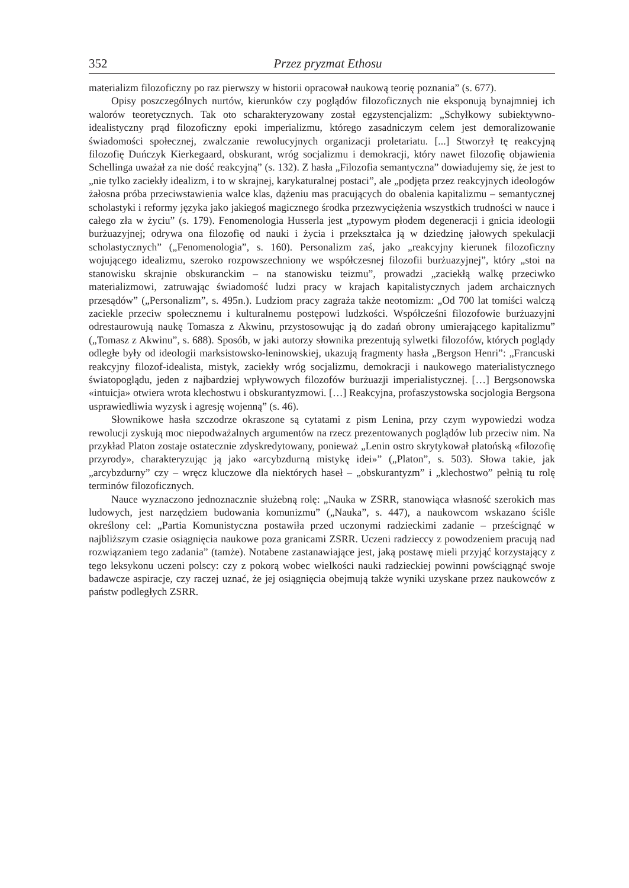352 Przez pryzmat Ethosu
materializm filozoficzny po raz pierwszy w historii opracował naukową teorię poznania” (s. 677).
Opisy poszczególnych nurtów, kierunków czy poglądów filozoficznych nie eksponu­ją bynajmniej ich walorów teoretycznych. Tak oto scharakteryzowany został egzysten­cjalizm: „Schyłkowy subiektywno-idealistyczny prąd filozoficzny epoki imperializmu, którego zasadniczym celem jest demoralizowanie świadomości społecznej, zwalczanie rewolucyjnych organizacji proletariatu. [...] Stworzył tę reakcyjną filozofię Duńczyk Kierkegaard, obskurant, wróg socjalizmu i demokracji, który nawet filozofię objawie­nia Schellinga uważał za nie dość reakcyjną” (s. 132). Z hasła „Filozofia semantyczna” dowiadujemy się, że jest to „nie tylko zaciekły idealizm, i to w skrajnej, karykaturalnej postaci”, ale „podjęta przez reakcyjnych ideologów żałosna próba przeciwstawienia walce klas, dążeniu mas pracujących do obalenia kapitalizmu – semantycznej scholastyki i reformy języka jako jakiegoś magicznego środka przezwyciężenia wszystkich trudności w nauce i całego zła w życiu” (s. 179). Fenomenologia Husserla jest „typowym płodem degeneracji i gnicia ideologii burżuazyjnej; odrywa ona filozofię od nauki i życia i prze­kształca ją w dziedzinę jałowych spekulacji scholastycznych” („Fenomenologia”, s. 160). Personalizm zaś, jako „reakcyjny kierunek filozoficzny wojującego idealizmu, szeroko rozpowszechniony we współczesnej filozofii burżuazyjnej”, który „stoi na stanowisku skrajnie obskuranckim – na stanowisku teizmu”, prowadzi „zaciekłą walkę przeciwko materializmowi, zatruwając świadomość ludzi pracy w krajach kapitalistycznych ja­dem archaicznych przesądów” („Personalizm”, s. 495n.). Ludziom pracy zagraża także neotomizm: „Od 700 lat tomiści walczą zaciekle przeciw społecznemu i kulturalnemu postępowi ludzkości. Współcześni filozofowie burżuazyjni odrestaurowują naukę Toma­sza z Akwinu, przystosowując ją do zadań obrony umierającego kapitalizmu” („Tomasz z Akwinu”, s. 688). Sposób, w jaki autorzy słownika prezentują sylwetki filozofów, których poglądy odległe były od ideologii marksistowsko-leninowskiej, ukazują frag­menty hasła „Bergson Henri”: „Francuski reakcyjny filozof-idealista, mistyk, zaciekły wróg socjalizmu, demokracji i naukowego materialistycznego światopoglądu, jeden z najbardziej wpływowych filozofów burżuazji imperialistycznej. […] Bergsonowska «intuicja» otwiera wrota klechostwu i obskurantyzmowi. […] Reakcyjna, profaszystow­ska socjologia Bergsona usprawiedliwia wyzysk i agresję wojenną” (s. 46).
Słownikowe hasła szczodrze okraszone są cytatami z pism Lenina, przy czym wy­powiedzi wodza rewolucji zyskują moc niepodważalnych argumentów na rzecz prezen­towanych poglądów lub przeciw nim. Na przykład Platon zostaje ostatecznie zdys­kredytowany, ponieważ „Lenin ostro skrytykował platońską «filozofię przyrody», charakteryzując ją jako «arcybzdurną mistykę idei»” („Platon”, s. 503). Słowa takie, jak „arcybzdurny” czy – wręcz kluczowe dla niektórych haseł – „obskuran­tyzm” i „klechostwo” pełnią tu rolę terminów filozoficznych.
Nauce wyznaczono jednoznacznie służebną rolę: „Nauka w ZSRR, stanowiąca wła­sność szerokich mas ludowych, jest narzędziem budowania komunizmu” („Nauka”, s. 447), a naukowcom wskazano ściśle określony cel: „Partia Komunistyczna postawiła przed uczonymi radzieckimi zadanie – prześcignąć w najbliższym czasie osiągnięcia naukowe poza granicami ZSRR. Uczeni radzieccy z powodzeniem pracują nad rozwiązaniem tego zadania” (tamże). Notabene zastanawiające jest, jaką postawę mieli przyjąć korzystający z tego leksykonu uczeni polscy: czy z pokorą wobec wielkości nauki radzieckiej powinni powściągnąć swoje badawcze aspiracje, czy raczej uznać, że jej osiągnięcia obejmują także wyniki uzyskane przez naukowców z państw podległych ZSRR.